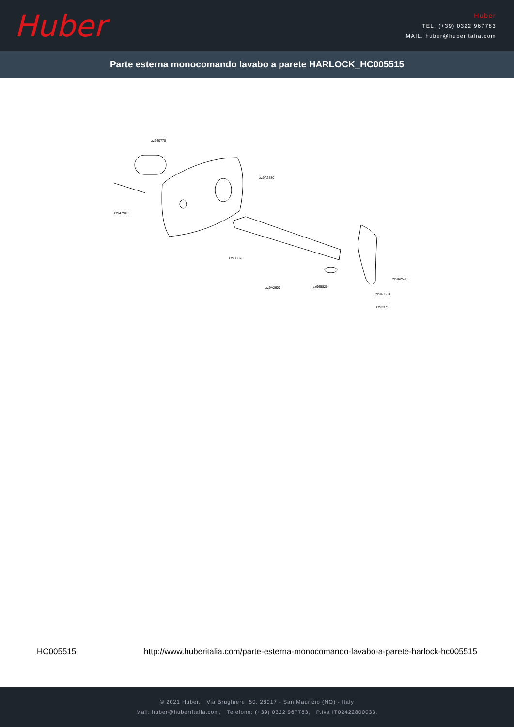Huber
Huber
TEL. (+39) 0322 967783
MAIL. huber@huberitalia.com
Parte esterna monocomando lavabo a parete HARLOCK_HC005515
zz940770
zz9A2580
zz947940
zz933370
zz9A2600
zz965820
zz9A2570
zz940630
zz933710
HC005515 http://www.huberitalia.com/parte-esterna-monocomando-lavabo-a-parete-harlock-hc005515
© 2021 Huber. Via Brughiere, 50. 28017 - San Maurizio (NO) - Italy
Mail: huber@hubertitalia.com, Telefono: (+39) 0322 967783, P.Iva IT02422800033.